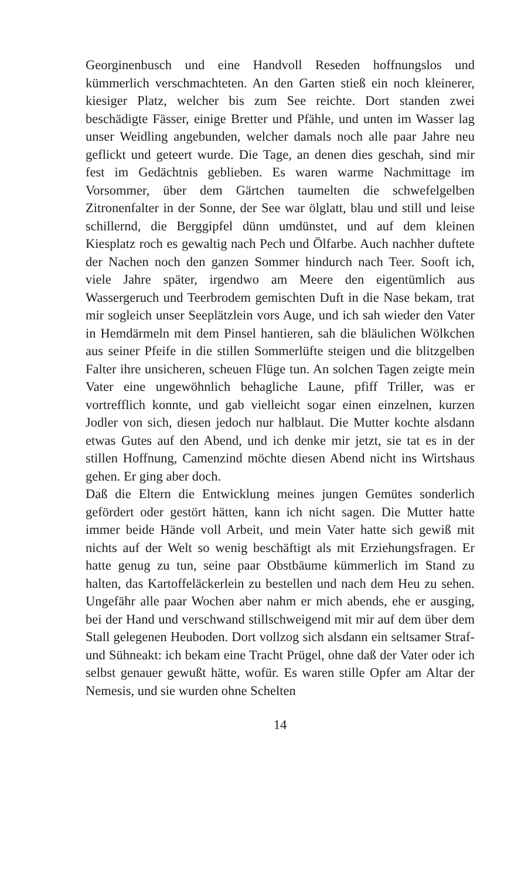Georginenbusch und eine Handvoll Reseden hoffnungslos und kümmerlich verschmachteten. An den Garten stieß ein noch kleinerer, kiesiger Platz, welcher bis zum See reichte. Dort standen zwei beschädigte Fässer, einige Bretter und Pfähle, und unten im Wasser lag unser Weidling angebunden, welcher damals noch alle paar Jahre neu geflickt und geteert wurde. Die Tage, an denen dies geschah, sind mir fest im Gedächtnis geblieben. Es waren warme Nachmittage im Vorsommer, über dem Gärtchen taumelten die schwefelgelben Zitronenfalter in der Sonne, der See war ölglatt, blau und still und leise schillernd, die Berggipfel dünn umdünstet, und auf dem kleinen Kiesplatz roch es gewaltig nach Pech und Ölfarbe. Auch nachher duftete der Nachen noch den ganzen Sommer hindurch nach Teer. Sooft ich, viele Jahre später, irgendwo am Meere den eigentümlich aus Wassergeruch und Teerbrodem gemischten Duft in die Nase bekam, trat mir sogleich unser Seeplätzlein vors Auge, und ich sah wieder den Vater in Hemdärmeln mit dem Pinsel hantieren, sah die bläulichen Wölkchen aus seiner Pfeife in die stillen Sommerlüfte steigen und die blitzgelben Falter ihre unsicheren, scheuen Flüge tun. An solchen Tagen zeigte mein Vater eine ungewöhnlich behagliche Laune, pfiff Triller, was er vortrefflich konnte, und gab vielleicht sogar einen einzelnen, kurzen Jodler von sich, diesen jedoch nur halblaut. Die Mutter kochte alsdann etwas Gutes auf den Abend, und ich denke mir jetzt, sie tat es in der stillen Hoffnung, Camenzind möchte diesen Abend nicht ins Wirtshaus gehen. Er ging aber doch.
Daß die Eltern die Entwicklung meines jungen Gemütes sonderlich gefördert oder gestört hätten, kann ich nicht sagen. Die Mutter hatte immer beide Hände voll Arbeit, und mein Vater hatte sich gewiß mit nichts auf der Welt so wenig beschäftigt als mit Erziehungsfragen. Er hatte genug zu tun, seine paar Obstbäume kümmerlich im Stand zu halten, das Kartoffeläckerlein zu bestellen und nach dem Heu zu sehen. Ungefähr alle paar Wochen aber nahm er mich abends, ehe er ausging, bei der Hand und verschwand stillschweigend mit mir auf dem über dem Stall gelegenen Heuboden. Dort vollzog sich alsdann ein seltsamer Straf- und Sühneakt: ich bekam eine Tracht Prügel, ohne daß der Vater oder ich selbst genauer gewußt hätte, wofür. Es waren stille Opfer am Altar der Nemesis, und sie wurden ohne Schelten
14